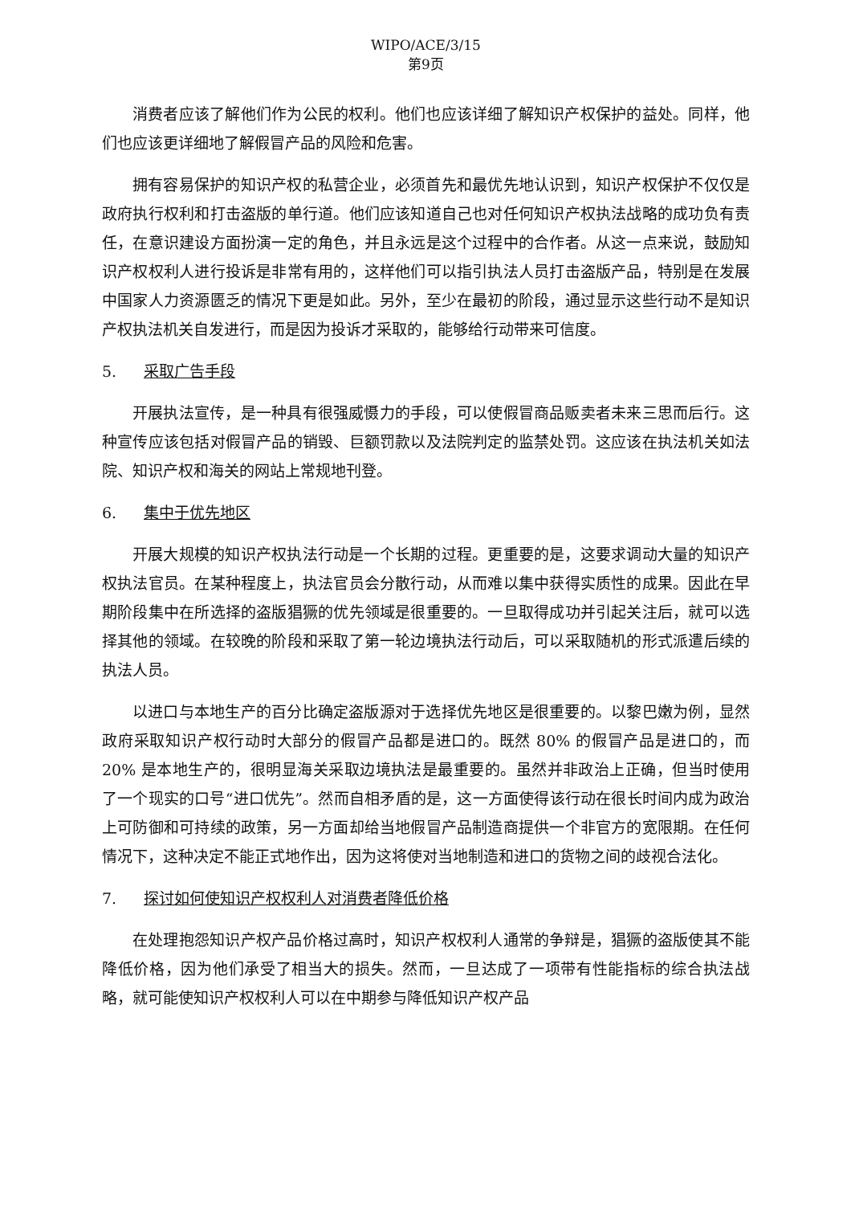WIPO/ACE/3/15
第9页
消费者应该了解他们作为公民的权利。他们也应该详细了解知识产权保护的益处。同样，他们也应该更详细地了解假冒产品的风险和危害。
拥有容易保护的知识产权的私营企业，必须首先和最优先地认识到，知识产权保护不仅仅是政府执行权利和打击盗版的单行道。他们应该知道自己也对任何知识产权执法战略的成功负有责任，在意识建设方面扮演一定的角色，并且永远是这个过程中的合作者。从这一点来说，鼓励知识产权权利人进行投诉是非常有用的，这样他们可以指引执法人员打击盗版产品，特别是在发展中国家人力资源匮乏的情况下更是如此。另外，至少在最初的阶段，通过显示这些行动不是知识产权执法机关自发进行，而是因为投诉才采取的，能够给行动带来可信度。
5. 采取广告手段
开展执法宣传，是一种具有很强威慑力的手段，可以使假冒商品贩卖者未来三思而后行。这种宣传应该包括对假冒产品的销毁、巨额罚款以及法院判定的监禁处罚。这应该在执法机关如法院、知识产权和海关的网站上常规地刊登。
6. 集中于优先地区
开展大规模的知识产权执法行动是一个长期的过程。更重要的是，这要求调动大量的知识产权执法官员。在某种程度上，执法官员会分散行动，从而难以集中获得实质性的成果。因此在早期阶段集中在所选择的盗版猖獗的优先领域是很重要的。一旦取得成功并引起关注后，就可以选择其他的领域。在较晚的阶段和采取了第一轮边境执法行动后，可以采取随机的形式派遣后续的执法人员。
以进口与本地生产的百分比确定盗版源对于选择优先地区是很重要的。以黎巴嫩为例，显然政府采取知识产权行动时大部分的假冒产品都是进口的。既然 80% 的假冒产品是进口的，而 20% 是本地生产的，很明显海关采取边境执法是最重要的。虽然并非政治上正确，但当时使用了一个现实的口号“进口优先”。然而自相矛盾的是，这一方面使得该行动在很长时间内成为政治上可防御和可持续的政策，另一方面却给当地假冒产品制造商提供一个非官方的宽限期。在任何情况下，这种决定不能正式地作出，因为这将使对当地制造和进口的货物之间的歧视合法化。
7. 探讨如何使知识产权权利人对消费者降低价格
在处理抱怨知识产权产品价格过高时，知识产权权利人通常的争辩是，猖獗的盗版使其不能降低价格，因为他们承受了相当大的损失。然而，一旦达成了一项带有性能指标的综合执法战略，就可能使知识产权权利人可以在中期参与降低知识产权产品